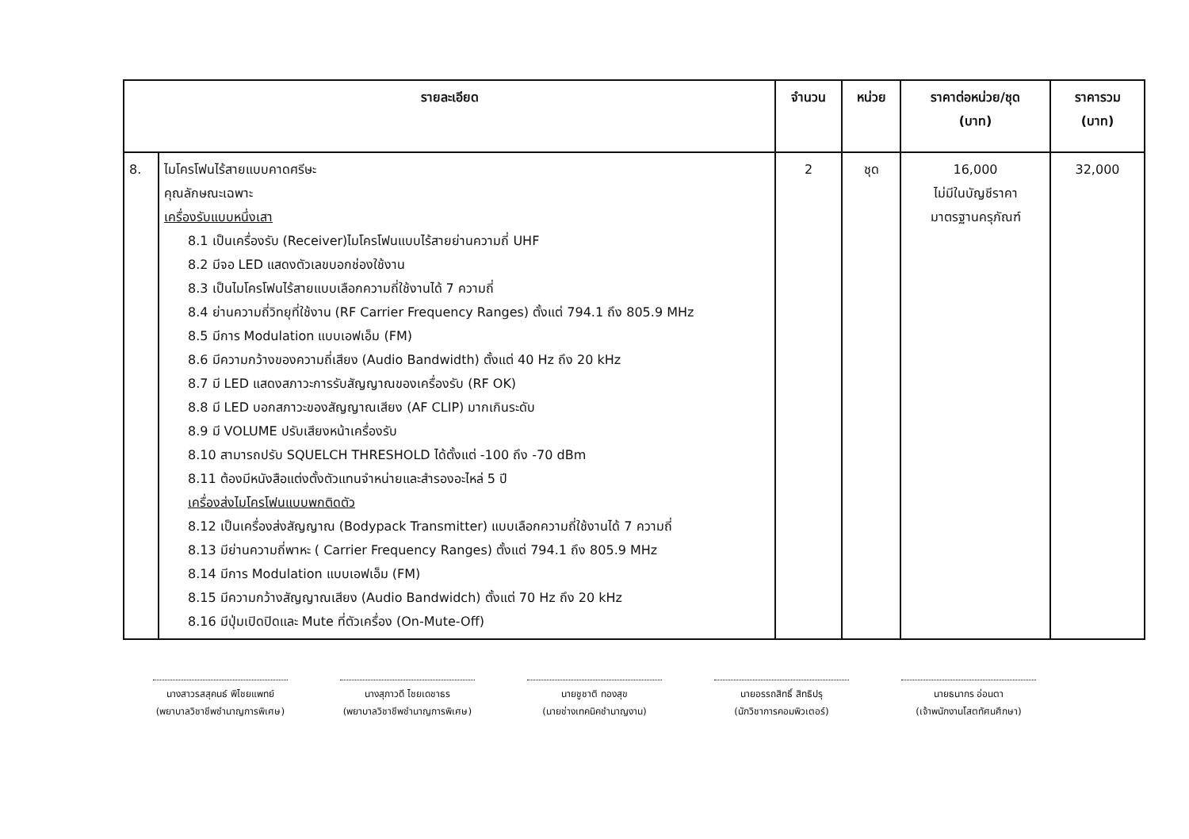| รายละเอียด | | จำนวน | หน่วย | ราคาต่อหน่วย/ชุด (บาท) | ราคารวม (บาท) |
| --- | --- | --- | --- | --- | --- |
| 8. | ไมโครโฟนไร้สายแบบคาดศรีษะ คุณลักษณะเฉพาะ เครื่องรับแบบหนึ่งเสา 8.1 เป็นเครื่องรับ (Receiver)ไมโครโฟนแบบไร้สายย่านความถี่ UHF 8.2 มีจอ LED แสดงตัวเลขบอกช่องใช้งาน 8.3 เป็นไมโครโฟนไร้สายแบบเลือกความถี่ใช้งานได้ 7 ความถี่ 8.4 ย่านความถี่วิทยุที่ใช้งาน (RF Carrier Frequency Ranges) ตั้งแต่ 794.1 ถึง 805.9 MHz 8.5 มีการ Modulation แบบเอฟเอ็ม (FM) 8.6 มีความกว้างของความถี่เสียง (Audio Bandwidth) ตั้งแต่ 40 Hz ถึง 20 kHz 8.7 มี LED แสดงสภาวะการรับสัญญาณของเครื่องรับ (RF OK) 8.8 มี LED บอกสภาวะของสัญญาณเสียง (AF CLIP) มากเกินระดับ 8.9 มี VOLUME ปรับเสียงหน้าเครื่องรับ 8.10 สามารถปรับ SQUELCH THRESHOLD ได้ตั้งแต่ -100 ถึง -70 dBm 8.11 ต้องมีหนังสือแต่งตั้งตัวแทนจำหน่ายและสำรองอะไหล่ 5 ปี เครื่องส่งไมโครโฟนแบบพกติดตัว 8.12 เป็นเครื่องส่งสัญญาณ (Bodypack Transmitter) แบบเลือกความถี่ใช้งานได้ 7 ความถี่ 8.13 มีย่านความถี่พาหะ ( Carrier Frequency Ranges) ตั้งแต่ 794.1 ถึง 805.9 MHz 8.14 มีการ Modulation แบบเอฟเอ็ม (FM) 8.15 มีความกว้างสัญญาณเสียง (Audio Bandwidch) ตั้งแต่ 70 Hz ถึง 20 kHz 8.16 มีปุ่มเปิดปิดและ Mute ที่ตัวเครื่อง (On-Mute-Off) | 2 | ชุด | 16,000 ไม่มีในบัญชีราคา มาตรฐานครุภัณฑ์ | 32,000 |
นางสาวรสสุคนธ์ พิไชยแพทย์
(พยาบาลวิชาชีพชำนาญการพิเศษ)
นางสุภาวดี ไชยเดชาธร
(พยาบาลวิชาชีพชำนาญการพิเศษ)
นายชูชาติ ทองสุข
(นายช่างเทคนิคชำนาญงาน)
นายอรรถสิทธิ์ สิทธิปรุ
(นักวิชาการคอมพิวเตอร์)
นายธนากร อ่อนตา
(เจ้าพนักงานโสตทัศนศึกษา)